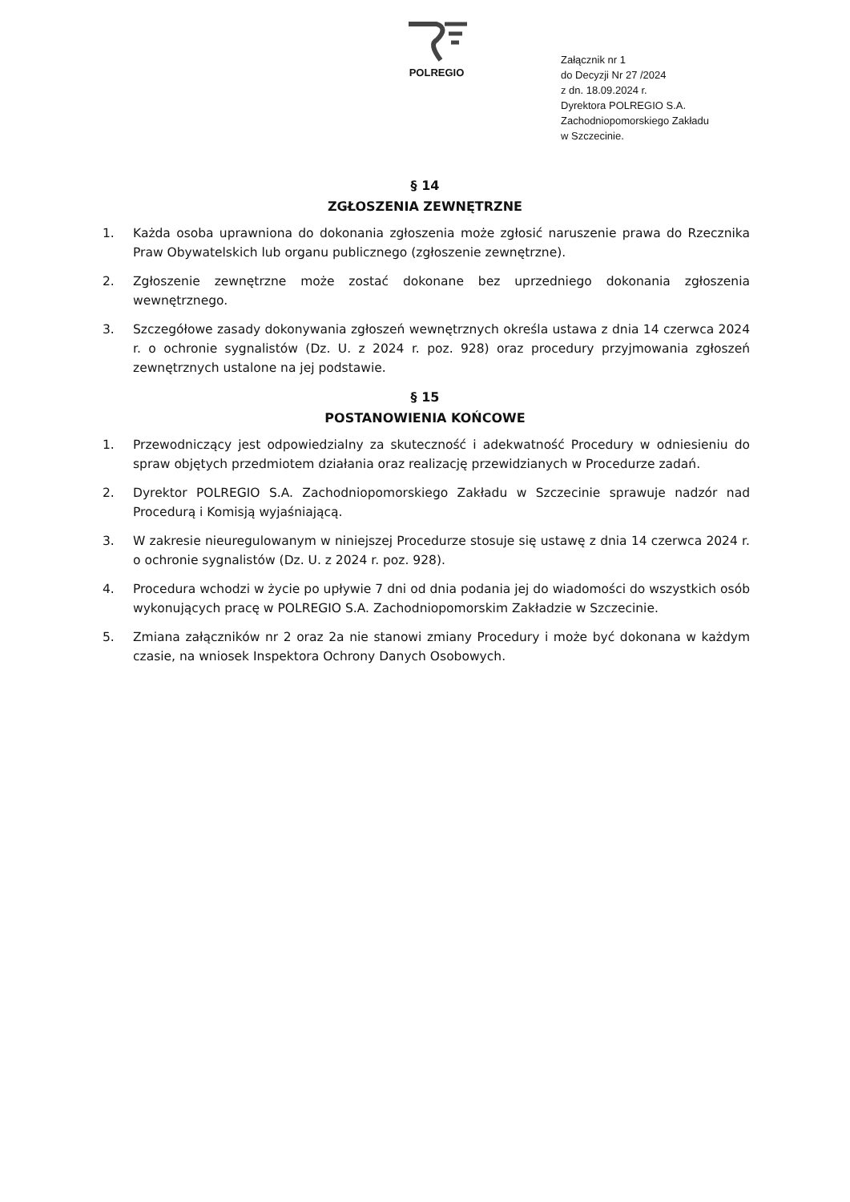POLREGIO
Załącznik nr 1
do Decyzji Nr 27 /2024
z dn. 18.09.2024 r.
Dyrektora POLREGIO S.A.
Zachodniopomorskiego Zakładu
w Szczecinie.
§ 14
ZGŁOSZENIA ZEWNĘTRZNE
1. Każda osoba uprawniona do dokonania zgłoszenia może zgłosić naruszenie prawa do Rzecznika Praw Obywatelskich lub organu publicznego (zgłoszenie zewnętrzne).
2. Zgłoszenie zewnętrzne może zostać dokonane bez uprzedniego dokonania zgłoszenia wewnętrznego.
3. Szczegółowe zasady dokonywania zgłoszeń wewnętrznych określa ustawa z dnia 14 czerwca 2024 r. o ochronie sygnalistów (Dz. U. z 2024 r. poz. 928) oraz procedury przyjmowania zgłoszeń zewnętrznych ustalone na jej podstawie.
§ 15
POSTANOWIENIA KOŃCOWE
1. Przewodniczący jest odpowiedzialny za skuteczność i adekwatność Procedury w odniesieniu do spraw objętych przedmiotem działania oraz realizację przewidzianych w Procedurze zadań.
2. Dyrektor POLREGIO S.A. Zachodniopomorskiego Zakładu w Szczecinie sprawuje nadzór nad Procedurą i Komisją wyjaśniającą.
3. W zakresie nieuregulowanym w niniejszej Procedurze stosuje się ustawę z dnia 14 czerwca 2024 r. o ochronie sygnalistów (Dz. U. z 2024 r. poz. 928).
4. Procedura wchodzi w życie po upływie 7 dni od dnia podania jej do wiadomości do wszystkich osób wykonujących pracę w POLREGIO S.A. Zachodniopomorskim Zakładzie w Szczecinie.
5. Zmiana załączników nr 2 oraz 2a nie stanowi zmiany Procedury i może być dokonana w każdym czasie, na wniosek Inspektora Ochrony Danych Osobowych.